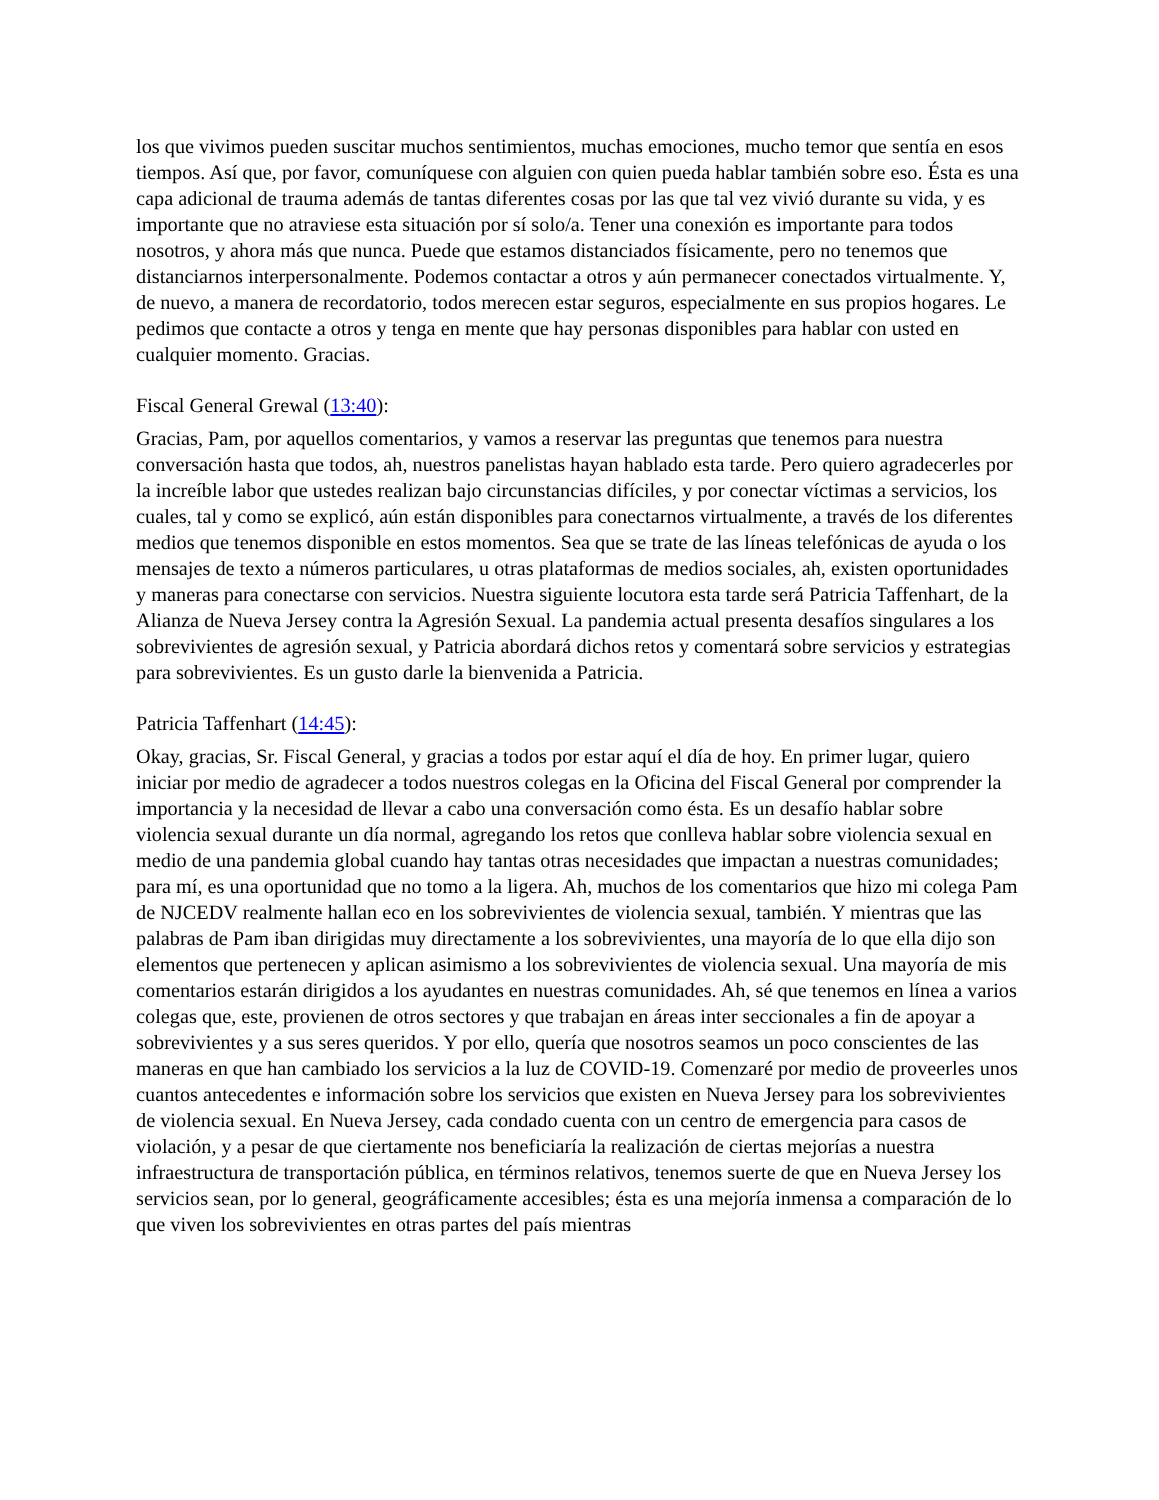los que vivimos pueden suscitar muchos sentimientos, muchas emociones, mucho temor que sentía en esos tiempos. Así que, por favor, comuníquese con alguien con quien pueda hablar también sobre eso. Ésta es una capa adicional de trauma además de tantas diferentes cosas por las que tal vez vivió durante su vida, y es importante que no atraviese esta situación por sí solo/a. Tener una conexión es importante para todos nosotros, y ahora más que nunca. Puede que estamos distanciados físicamente, pero no tenemos que distanciarnos interpersonalmente. Podemos contactar a otros y aún permanecer conectados virtualmente. Y, de nuevo, a manera de recordatorio, todos merecen estar seguros, especialmente en sus propios hogares. Le pedimos que contacte a otros y tenga en mente que hay personas disponibles para hablar con usted en cualquier momento. Gracias.
Fiscal General Grewal (13:40):
Gracias, Pam, por aquellos comentarios, y vamos a reservar las preguntas que tenemos para nuestra conversación hasta que todos, ah, nuestros panelistas hayan hablado esta tarde. Pero quiero agradecerles por la increíble labor que ustedes realizan bajo circunstancias difíciles, y por conectar víctimas a servicios, los cuales, tal y como se explicó, aún están disponibles para conectarnos virtualmente, a través de los diferentes medios que tenemos disponible en estos momentos. Sea que se trate de las líneas telefónicas de ayuda o los mensajes de texto a números particulares, u otras plataformas de medios sociales, ah, existen oportunidades y maneras para conectarse con servicios. Nuestra siguiente locutora esta tarde será Patricia Taffenhart, de la Alianza de Nueva Jersey contra la Agresión Sexual. La pandemia actual presenta desafíos singulares a los sobrevivientes de agresión sexual, y Patricia abordará dichos retos y comentará sobre servicios y estrategias para sobrevivientes. Es un gusto darle la bienvenida a Patricia.
Patricia Taffenhart (14:45):
Okay, gracias, Sr. Fiscal General, y gracias a todos por estar aquí el día de hoy. En primer lugar, quiero iniciar por medio de agradecer a todos nuestros colegas en la Oficina del Fiscal General por comprender la importancia y la necesidad de llevar a cabo una conversación como ésta. Es un desafío hablar sobre violencia sexual durante un día normal, agregando los retos que conlleva hablar sobre violencia sexual en medio de una pandemia global cuando hay tantas otras necesidades que impactan a nuestras comunidades; para mí, es una oportunidad que no tomo a la ligera. Ah, muchos de los comentarios que hizo mi colega Pam de NJCEDV realmente hallan eco en los sobrevivientes de violencia sexual, también. Y mientras que las palabras de Pam iban dirigidas muy directamente a los sobrevivientes, una mayoría de lo que ella dijo son elementos que pertenecen y aplican asimismo a los sobrevivientes de violencia sexual. Una mayoría de mis comentarios estarán dirigidos a los ayudantes en nuestras comunidades. Ah, sé que tenemos en línea a varios colegas que, este, provienen de otros sectores y que trabajan en áreas inter seccionales a fin de apoyar a sobrevivientes y a sus seres queridos. Y por ello, quería que nosotros seamos un poco conscientes de las maneras en que han cambiado los servicios a la luz de COVID-19. Comenzaré por medio de proveerles unos cuantos antecedentes e información sobre los servicios que existen en Nueva Jersey para los sobrevivientes de violencia sexual. En Nueva Jersey, cada condado cuenta con un centro de emergencia para casos de violación, y a pesar de que ciertamente nos beneficiaría la realización de ciertas mejorías a nuestra infraestructura de transportación pública, en términos relativos, tenemos suerte de que en Nueva Jersey los servicios sean, por lo general, geográficamente accesibles; ésta es una mejoría inmensa a comparación de lo que viven los sobrevivientes en otras partes del país mientras